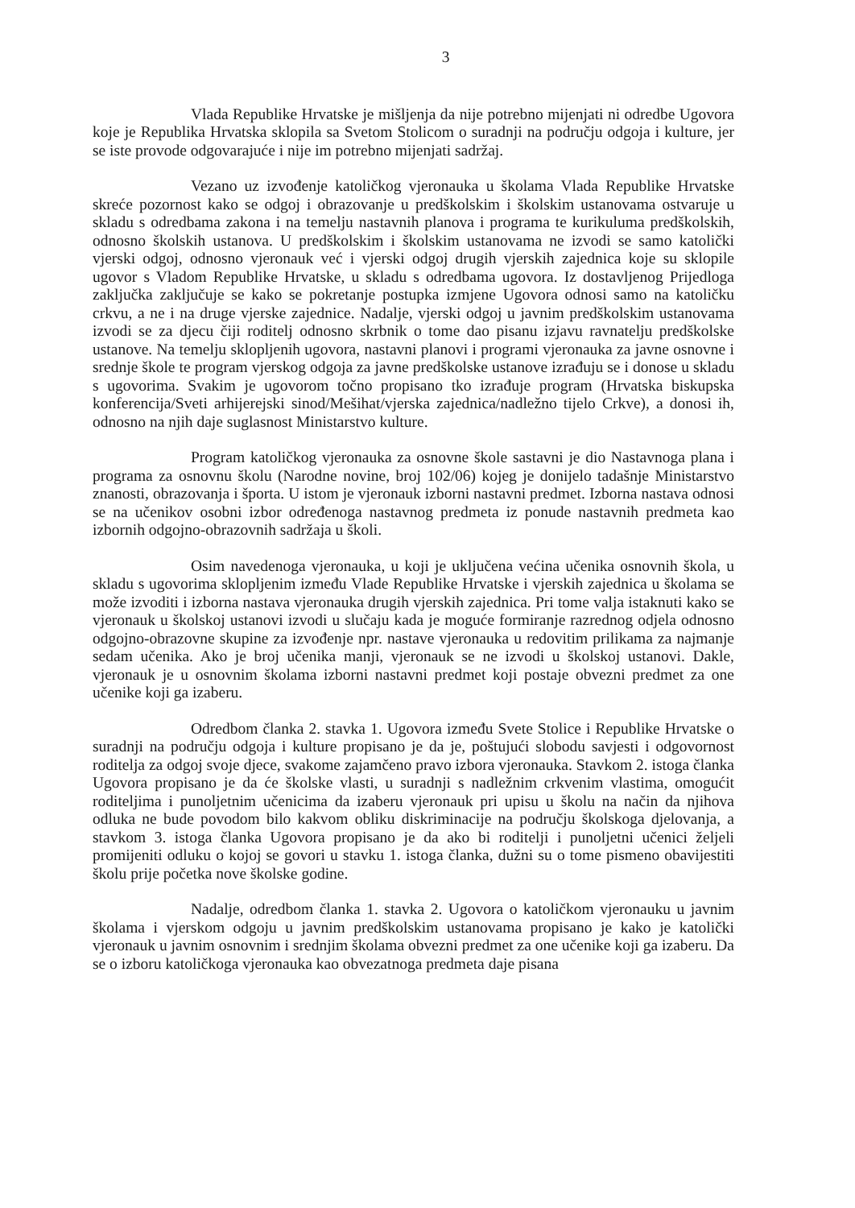3
Vlada Republike Hrvatske je mišljenja da nije potrebno mijenjati ni odredbe Ugovora koje je Republika Hrvatska sklopila sa Svetom Stolicom o suradnji na području odgoja i kulture, jer se iste provode odgovarajuće i nije im potrebno mijenjati sadržaj.
Vezano uz izvođenje katoličkog vjeronauka u školama Vlada Republike Hrvatske skreće pozornost kako se odgoj i obrazovanje u predškolskim i školskim ustanovama ostvaruje u skladu s odredbama zakona i na temelju nastavnih planova i programa te kurikuluma predškolskih, odnosno školskih ustanova. U predškolskim i školskim ustanovama ne izvodi se samo katolički vjerski odgoj, odnosno vjeronauk već i vjerski odgoj drugih vjerskih zajednica koje su sklopile ugovor s Vladom Republike Hrvatske, u skladu s odredbama ugovora. Iz dostavljenog Prijedloga zaključka zaključuje se kako se pokretanje postupka izmjene Ugovora odnosi samo na katoličku crkvu, a ne i na druge vjerske zajednice. Nadalje, vjerski odgoj u javnim predškolskim ustanovama izvodi se za djecu čiji roditelj odnosno skrbnik o tome dao pisanu izjavu ravnatelju predškolske ustanove. Na temelju sklopljenih ugovora, nastavni planovi i programi vjeronauka za javne osnovne i srednje škole te program vjerskog odgoja za javne predškolske ustanove izrađuju se i donose u skladu s ugovorima. Svakim je ugovorom točno propisano tko izrađuje program (Hrvatska biskupska konferencija/Sveti arhijerejski sinod/Mešihat/vjerska zajednica/nadležno tijelo Crkve), a donosi ih, odnosno na njih daje suglasnost Ministarstvo kulture.
Program katoličkog vjeronauka za osnovne škole sastavni je dio Nastavnoga plana i programa za osnovnu školu (Narodne novine, broj 102/06) kojeg je donijelo tadašnje Ministarstvo znanosti, obrazovanja i športa. U istom je vjeronauk izborni nastavni predmet. Izborna nastava odnosi se na učenikov osobni izbor određenoga nastavnog predmeta iz ponude nastavnih predmeta kao izbornih odgojno-obrazovnih sadržaja u školi.
Osim navedenoga vjeronauka, u koji je uključena većina učenika osnovnih škola, u skladu s ugovorima sklopljenim između Vlade Republike Hrvatske i vjerskih zajednica u školama se može izvoditi i izborna nastava vjeronauka drugih vjerskih zajednica. Pri tome valja istaknuti kako se vjeronauk u školskoj ustanovi izvodi u slučaju kada je moguće formiranje razrednog odjela odnosno odgojno-obrazovne skupine za izvođenje npr. nastave vjeronauka u redovitim prilikama za najmanje sedam učenika. Ako je broj učenika manji, vjeronauk se ne izvodi u školskoj ustanovi. Dakle, vjeronauk je u osnovnim školama izborni nastavni predmet koji postaje obvezni predmet za one učenike koji ga izaberu.
Odredbom članka 2. stavka 1. Ugovora između Svete Stolice i Republike Hrvatske o suradnji na području odgoja i kulture propisano je da je, poštujući slobodu savjesti i odgovornost roditelja za odgoj svoje djece, svakome zajamčeno pravo izbora vjeronauka. Stavkom 2. istoga članka Ugovora propisano je da će školske vlasti, u suradnji s nadležnim crkvenim vlastima, omogućit roditeljima i punoljetnim učenicima da izaberu vjeronauk pri upisu u školu na način da njihova odluka ne bude povodom bilo kakvom obliku diskriminacije na području školskoga djelovanja, a stavkom 3. istoga članka Ugovora propisano je da ako bi roditelji i punoljetni učenici željeli promijeniti odluku o kojoj se govori u stavku 1. istoga članka, dužni su o tome pismeno obavijestiti školu prije početka nove školske godine.
Nadalje, odredbom članka 1. stavka 2. Ugovora o katoličkom vjeronauku u javnim školama i vjerskom odgoju u javnim predškolskim ustanovama propisano je kako je katolički vjeronauk u javnim osnovnim i srednjim školama obvezni predmet za one učenike koji ga izaberu. Da se o izboru katoličkoga vjeronauka kao obvezatnoga predmeta daje pisana